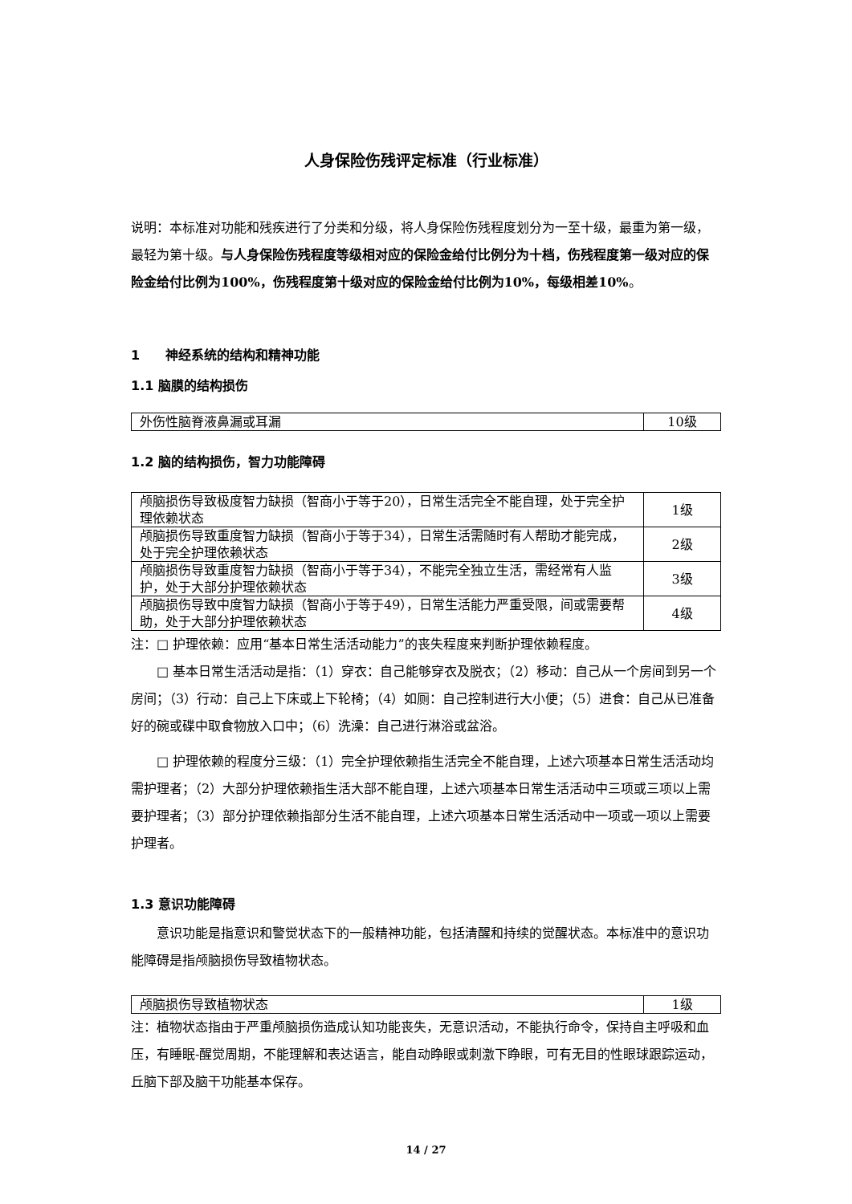人身保险伤残评定标准（行业标准）
说明：本标准对功能和残疾进行了分类和分级，将人身保险伤残程度划分为一至十级，最重为第一级，最轻为第十级。与人身保险伤残程度等级相对应的保险金给付比例分为十档，伤残程度第一级对应的保险金给付比例为100%，伤残程度第十级对应的保险金给付比例为10%，每级相差10%。
1　　神经系统的结构和精神功能
1.1 脑膜的结构损伤
| 外伤性脑脊液鼻漏或耳漏 | 10级 |
1.2 脑的结构损伤，智力功能障碍
| 颅脑损伤导致极度智力缺损（智商小于等于20），日常生活完全不能自理，处于完全护理依赖状态 | 1级 |
| 颅脑损伤导致重度智力缺损（智商小于等于34），日常生活需随时有人帮助才能完成，处于完全护理依赖状态 | 2级 |
| 颅脑损伤导致重度智力缺损（智商小于等于34），不能完全独立生活，需经常有人监护，处于大部分护理依赖状态 | 3级 |
| 颅脑损伤导致中度智力缺损（智商小于等于49），日常生活能力严重受限，间或需要帮助，处于大部分护理依赖状态 | 4级 |
注：□ 护理依赖：应用“基本日常生活活动能力”的丧失程度来判断护理依赖程度。
□ 基本日常生活活动是指：（1）穿衣：自己能够穿衣及脱衣；（2）移动：自己从一个房间到另一个房间；（3）行动：自己上下床或上下轮椅；（4）如厕：自己控制进行大小便；（5）进食：自己从已准备好的碗或碟中取食物放入口中；（6）洗澡：自己进行淋浴或盆浴。
□ 护理依赖的程度分三级：（1）完全护理依赖指生活完全不能自理，上述六项基本日常生活活动均需护理者；（2）大部分护理依赖指生活大部不能自理，上述六项基本日常生活活动中三项或三项以上需要护理者；（3）部分护理依赖指部分生活不能自理，上述六项基本日常生活活动中一项或一项以上需要护理者。
1.3 意识功能障碍
意识功能是指意识和警觉状态下的一般精神功能，包括清醒和持续的觉醒状态。本标准中的意识功能障碍是指颅脑损伤导致植物状态。
| 颅脑损伤导致植物状态 | 1级 |
注：植物状态指由于严重颅脑损伤造成认知功能丧失，无意识活动，不能执行命令，保持自主呼吸和血压，有睡眠-醒觉周期，不能理解和表达语言，能自动睁眼或刺激下睁眼，可有无目的性眼球跟踪运动，丘脑下部及脑干功能基本保存。
14 / 27